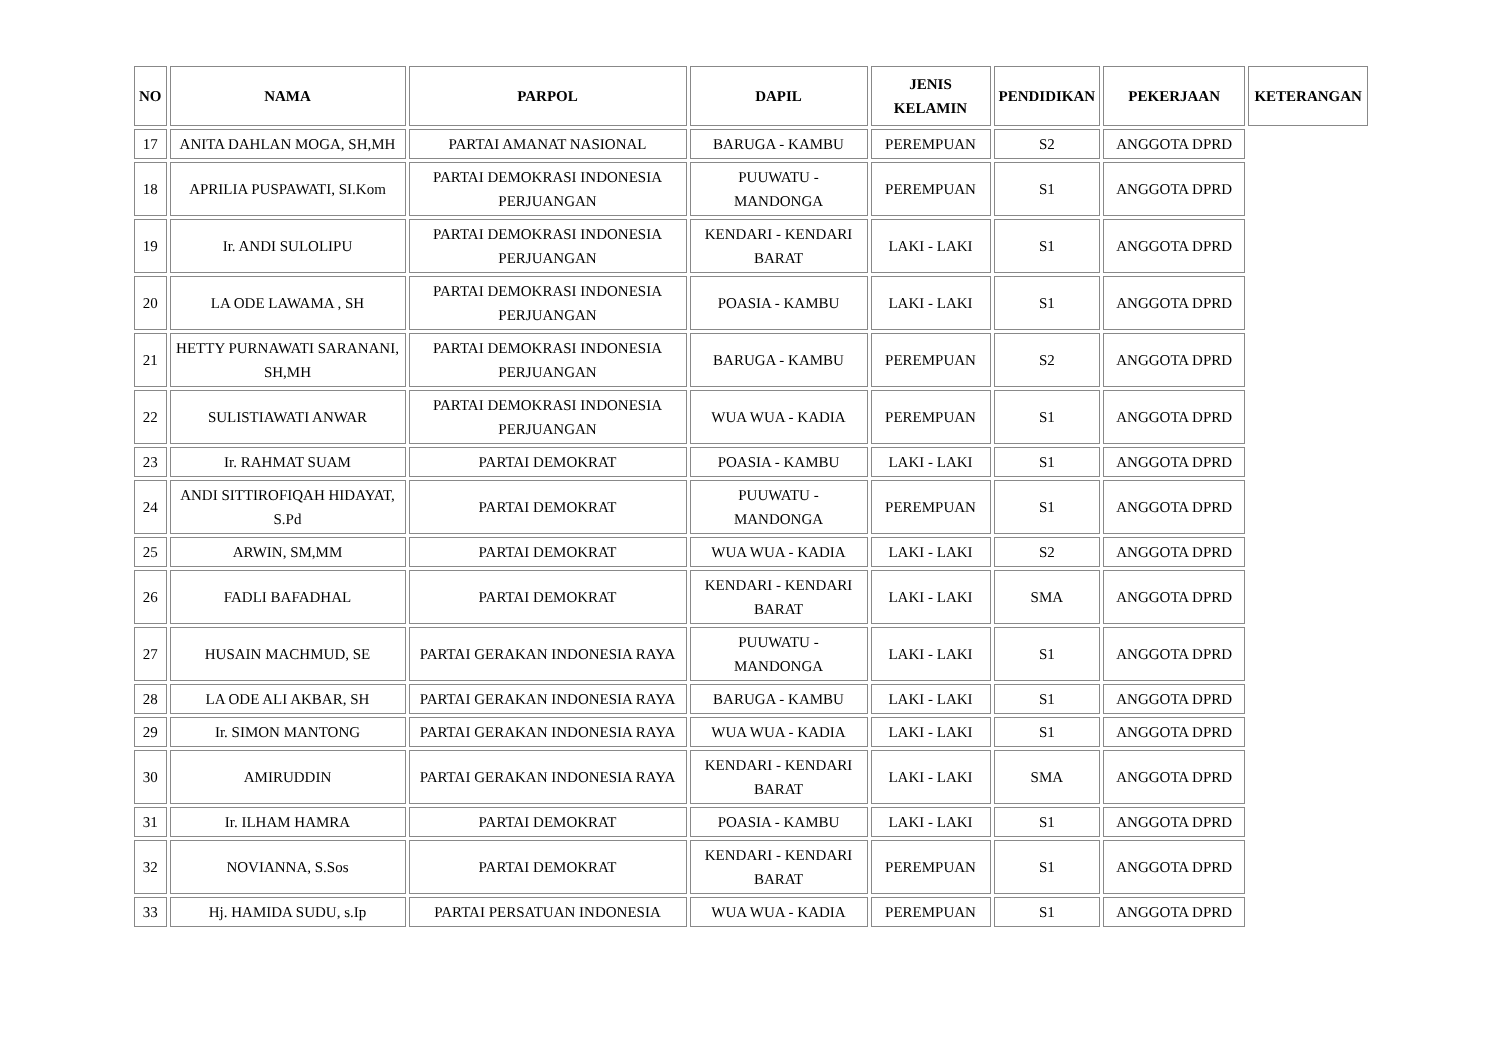| NO | NAMA | PARPOL | DAPIL | JENIS KELAMIN | PENDIDIKAN | PEKERJAAN | KETERANGAN |
| --- | --- | --- | --- | --- | --- | --- | --- |
| 17 | ANITA DAHLAN MOGA, SH,MH | PARTAI AMANAT NASIONAL | BARUGA - KAMBU | PEREMPUAN | S2 | ANGGOTA DPRD | |
| 18 | APRILIA PUSPAWATI, SI.Kom | PARTAI DEMOKRASI INDONESIA PERJUANGAN | PUUWATU - MANDONGA | PEREMPUAN | S1 | ANGGOTA DPRD | |
| 19 | Ir. ANDI SULOLIPU | PARTAI DEMOKRASI INDONESIA PERJUANGAN | KENDARI - KENDARI BARAT | LAKI - LAKI | S1 | ANGGOTA DPRD | |
| 20 | LA ODE LAWAMA , SH | PARTAI DEMOKRASI INDONESIA PERJUANGAN | POASIA - KAMBU | LAKI - LAKI | S1 | ANGGOTA DPRD | |
| 21 | HETTY PURNAWATI SARANANI, SH,MH | PARTAI DEMOKRASI INDONESIA PERJUANGAN | BARUGA - KAMBU | PEREMPUAN | S2 | ANGGOTA DPRD | |
| 22 | SULISTIAWATI ANWAR | PARTAI DEMOKRASI INDONESIA PERJUANGAN | WUA WUA - KADIA | PEREMPUAN | S1 | ANGGOTA DPRD | |
| 23 | Ir. RAHMAT SUAM | PARTAI DEMOKRAT | POASIA - KAMBU | LAKI - LAKI | S1 | ANGGOTA DPRD | |
| 24 | ANDI SITTIROFIQAH HIDAYAT, S.Pd | PARTAI DEMOKRAT | PUUWATU - MANDONGA | PEREMPUAN | S1 | ANGGOTA DPRD | |
| 25 | ARWIN, SM,MM | PARTAI DEMOKRAT | WUA WUA - KADIA | LAKI - LAKI | S2 | ANGGOTA DPRD | |
| 26 | FADLI BAFADHAL | PARTAI DEMOKRAT | KENDARI - KENDARI BARAT | LAKI - LAKI | SMA | ANGGOTA DPRD | |
| 27 | HUSAIN MACHMUD, SE | PARTAI GERAKAN INDONESIA RAYA | PUUWATU - MANDONGA | LAKI - LAKI | S1 | ANGGOTA DPRD | |
| 28 | LA ODE ALI AKBAR, SH | PARTAI GERAKAN INDONESIA RAYA | BARUGA - KAMBU | LAKI - LAKI | S1 | ANGGOTA DPRD | |
| 29 | Ir. SIMON MANTONG | PARTAI GERAKAN INDONESIA RAYA | WUA WUA - KADIA | LAKI - LAKI | S1 | ANGGOTA DPRD | |
| 30 | AMIRUDDIN | PARTAI GERAKAN INDONESIA RAYA | KENDARI - KENDARI BARAT | LAKI - LAKI | SMA | ANGGOTA DPRD | |
| 31 | Ir. ILHAM HAMRA | PARTAI DEMOKRAT | POASIA - KAMBU | LAKI - LAKI | S1 | ANGGOTA DPRD | |
| 32 | NOVIANNA, S.Sos | PARTAI DEMOKRAT | KENDARI - KENDARI BARAT | PEREMPUAN | S1 | ANGGOTA DPRD | |
| 33 | Hj. HAMIDA SUDU, s.Ip | PARTAI PERSATUAN INDONESIA | WUA WUA - KADIA | PEREMPUAN | S1 | ANGGOTA DPRD | |